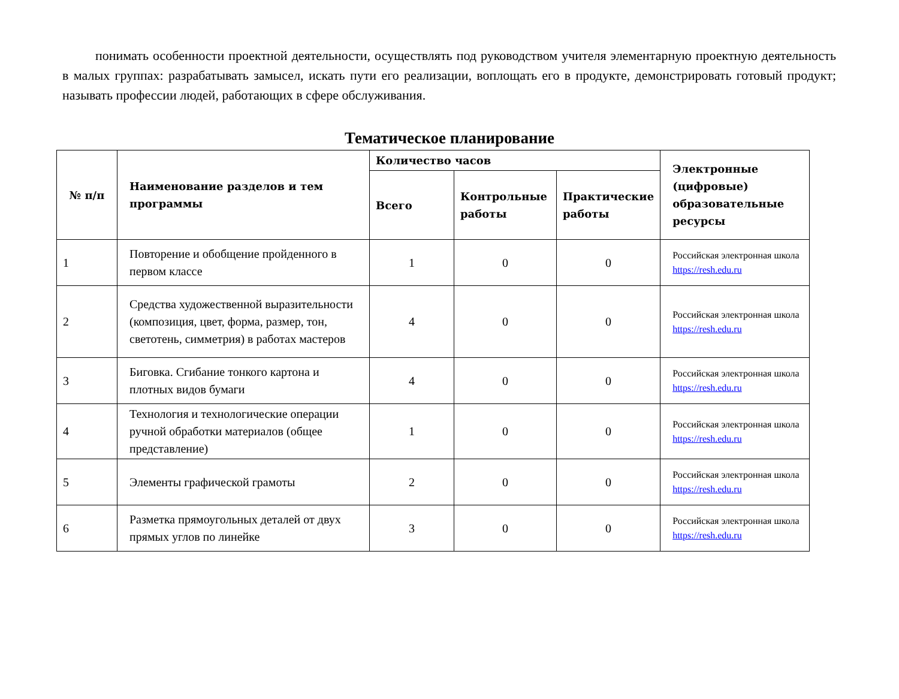понимать особенности проектной деятельности, осуществлять под руководством учителя элементарную проектную деятельность в малых группах: разрабатывать замысел, искать пути его реализации, воплощать его в продукте, демонстрировать готовый продукт; называть профессии людей, работающих в сфере обслуживания.
Тематическое планирование
| № п/п | Наименование разделов и тем программы | Количество часов | | | Электронные (цифровые) образовательные ресурсы |
| --- | --- | --- | --- | --- | --- |
| | | Всего | Контрольные работы | Практические работы | |
| 1 | Повторение и обобщение пройденного в первом классе | 1 | 0 | 0 | Российская электронная школа https://resh.edu.ru |
| 2 | Средства художественной выразительности (композиция, цвет, форма, размер, тон, светотень, симметрия) в работах мастеров | 4 | 0 | 0 | Российская электронная школа https://resh.edu.ru |
| 3 | Биговка. Сгибание тонкого картона и плотных видов бумаги | 4 | 0 | 0 | Российская электронная школа https://resh.edu.ru |
| 4 | Технология и технологические операции ручной обработки материалов (общее представление) | 1 | 0 | 0 | Российская электронная школа https://resh.edu.ru |
| 5 | Элементы графической грамоты | 2 | 0 | 0 | Российская электронная школа https://resh.edu.ru |
| 6 | Разметка прямоугольных деталей от двух прямых углов по линейке | 3 | 0 | 0 | Российская электронная школа https://resh.edu.ru |